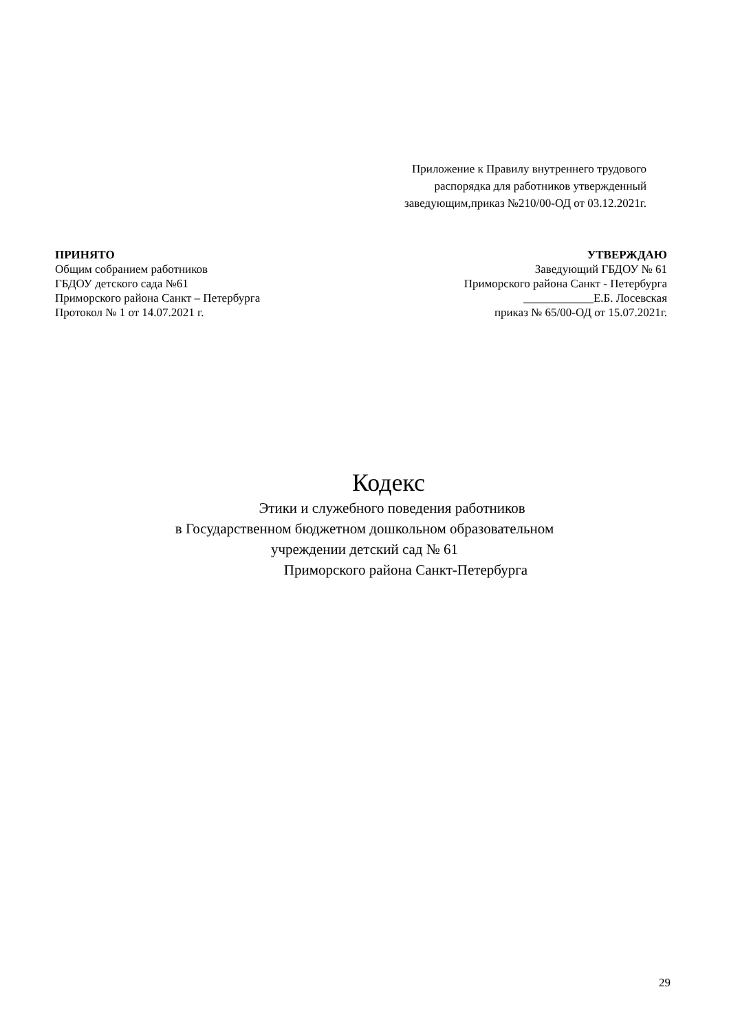Приложение к Правилу внутреннего трудового
распорядка для работников утвержденный
заведующим,приказ №210/00-ОД от 03.12.2021г.
ПРИНЯТО
Общим собранием работников
ГБДОУ детского сада №61
Приморского района Санкт – Петербурга
Протокол № 1 от 14.07.2021 г.
УТВЕРЖДАЮ
Заведующий ГБДОУ № 61
Приморского района Санкт - Петербурга
____________Е.Б. Лосевская
приказ № 65/00-ОД от 15.07.2021г.
Кодекс
Этики и служебного поведения работников
в Государственном бюджетном дошкольном образовательном
учреждении детский сад № 61
Приморского района Санкт-Петербурга
29